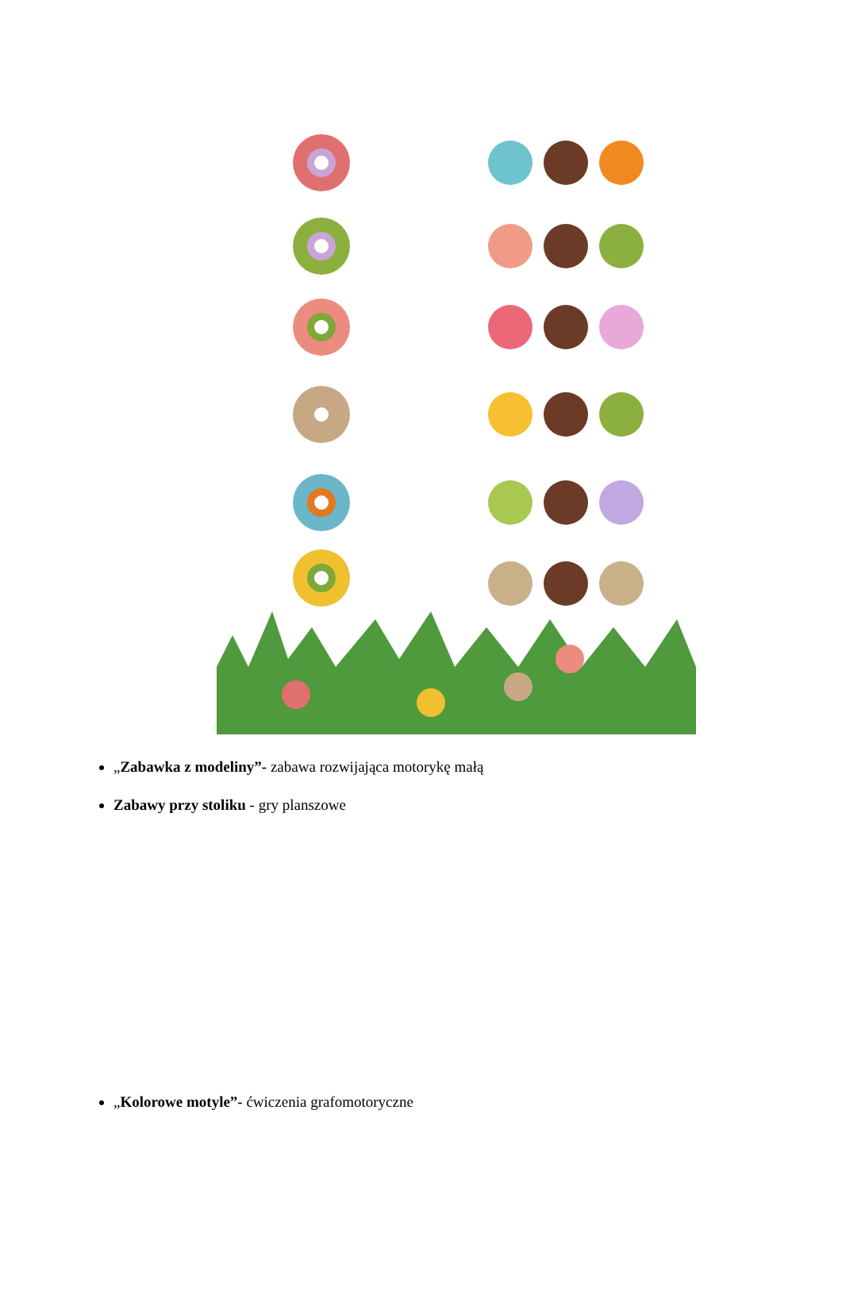„Zabawka z modeliny”- zabawa rozwijająca motorykę małą
Zabawy przy stoliku - gry planszowe
„Kolorowe motyle”- ćwiczenia grafomotoryczne